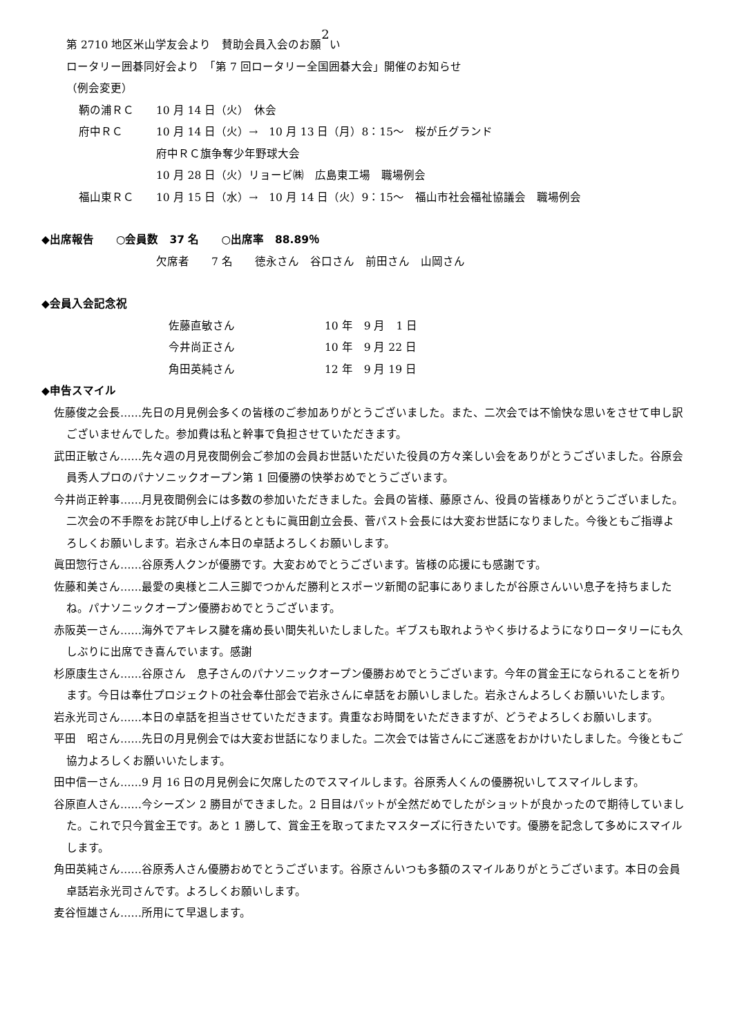第 2710 地区米山学友会より　賛助会員入会のお願2い
ロータリー囲碁同好会より　「第 7 回ロータリー全国囲碁大会」開催のお知らせ
（例会変更）
鞆の浦ＲＣ 10 月 14 日（火）　休会
府中ＲＣ 10 月 14 日（火）→　10 月 13 日（月）8：15～　桜が丘グランド
府中ＲＣ旗争奪少年野球大会
10 月 28 日（火）リョービ㈱　広島東工場　職場例会
福山東ＲＣ 10 月 15 日（水）→　10 月 14 日（火）9：15～　福山市社会福祉協議会　職場例会
◆出席報告　　○会員数　37 名　　○出席率　88.89％
欠席者　　7 名　　徳永さん　谷口さん　前田さん　山岡さん
◆会員入会記念祝
佐藤直敏さん 10 年　9 月　1 日
今井尚正さん 10 年　9 月 22 日
角田英純さん 12 年　9 月 19 日
◆申告スマイル
佐藤俊之会長……先日の月見例会多くの皆様のご参加ありがとうございました。また、二次会では不愉快な思いをさせて申し訳ございませんでした。参加費は私と幹事で負担させていただきます。
武田正敏さん……先々週の月見夜間例会ご参加の会員お世話いただいた役員の方々楽しい会をありがとうございました。谷原会員秀人プロのパナソニックオープン第 1 回優勝の快挙おめでとうございます。
今井尚正幹事……月見夜間例会には多数の参加いただきました。会員の皆様、藤原さん、役員の皆様ありがとうございました。二次会の不手際をお詫び申し上げるとともに眞田創立会長、菅パスト会長には大変お世話になりました。今後ともご指導よろしくお願いします。岩永さん本日の卓話よろしくお願いします。
眞田惣行さん……谷原秀人クンが優勝です。大変おめでとうございます。皆様の応援にも感謝です。
佐藤和美さん……最愛の奥様と二人三脚でつかんだ勝利とスポーツ新聞の記事にありましたが谷原さんいい息子を持ちましたね。パナソニックオープン優勝おめでとうございます。
赤阪英一さん……海外でアキレス腱を痛め長い間失礼いたしました。ギブスも取れようやく歩けるようになりロータリーにも久しぶりに出席でき喜んでいます。感謝
杉原康生さん……谷原さん　息子さんのパナソニックオープン優勝おめでとうございます。今年の賞金王になられることを祈ります。今日は奉仕プロジェクトの社会奉仕部会で岩永さんに卓話をお願いしました。岩永さんよろしくお願いいたします。
岩永光司さん……本日の卓話を担当させていただきます。貴重なお時間をいただきますが、どうぞよろしくお願いします。
平田　昭さん……先日の月見例会では大変お世話になりました。二次会では皆さんにご迷惑をおかけいたしました。今後ともご協力よろしくお願いいたします。
田中信一さん……9 月 16 日の月見例会に欠席したのでスマイルします。谷原秀人くんの優勝祝いしてスマイルします。
谷原直人さん……今シーズン 2 勝目ができました。2 日目はパットが全然だめでしたがショットが良かったので期待していました。これで只今賞金王です。あと 1 勝して、賞金王を取ってまたマスターズに行きたいです。優勝を記念して多めにスマイルします。
角田英純さん……谷原秀人さん優勝おめでとうございます。谷原さんいつも多額のスマイルありがとうございます。本日の会員卓話岩永光司さんです。よろしくお願いします。
麦谷恒雄さん……所用にて早退します。